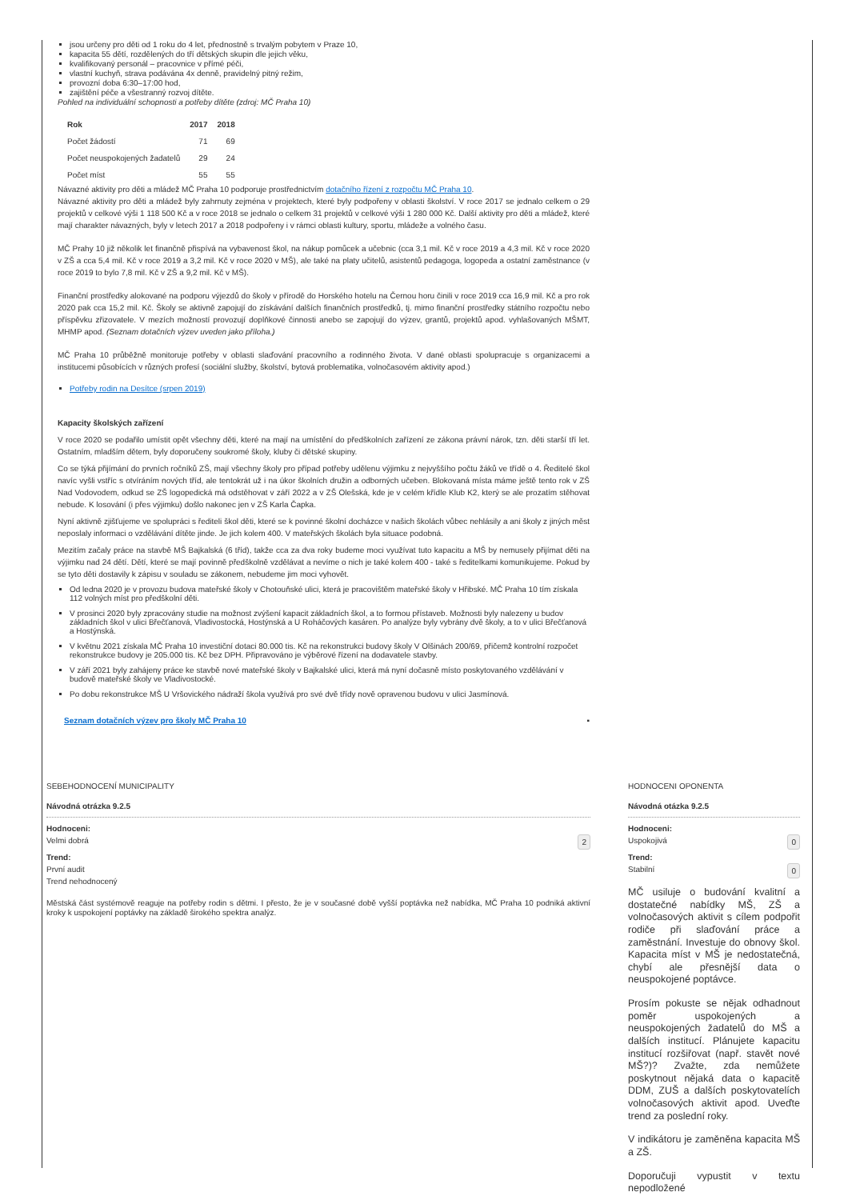jsou určeny pro děti od 1 roku do 4 let, přednostně s trvalým pobytem v Praze 10,
kapacita 55 dětí, rozdělených do tří dětských skupin dle jejich věku,
kvalifikovaný personál – pracovnice v přímé péči,
vlastní kuchyň, strava podávána 4x denně, pravidelný pitný režim,
provozní doba 6:30–17:00 hod,
zajištění péče a všestranný rozvoj dítěte.
Pohled na individuální schopnosti a potřeby dítěte (zdroj: MČ Praha 10)
| Rok | 2017 | 2018 |
| --- | --- | --- |
| Počet žádostí | 71 | 69 |
| Počet neuspokojených žadatelů | 29 | 24 |
| Počet míst | 55 | 55 |
Návazné aktivity pro děti a mládež MČ Praha 10 podporuje prostřednictvím dotačního řízení z rozpočtu MČ Praha 10.
Návazné aktivity pro děti a mládež byly zahrnuty zejména v projektech, které byly podpořeny v oblasti školství. V roce 2017 se jednalo celkem o 29 projektů v celkové výši 1 118 500 Kč a v roce 2018 se jednalo o celkem 31 projektů v celkové výši 1 280 000 Kč. Další aktivity pro děti a mládež, které mají charakter návazných, byly v letech 2017 a 2018 podpořeny i v rámci oblasti kultury, sportu, mládeže a volného času.
MČ Prahy 10 již několik let finančně přispívá na vybavenost škol, na nákup pomůcek a učebnic (cca 3,1 mil. Kč v roce 2019 a 4,3 mil. Kč v roce 2020 v ZŠ a cca 5,4 mil. Kč v roce 2019 a 3,2 mil. Kč v roce 2020 v MŠ), ale také na platy učitelů, asistentů pedagoga, logopeda a ostatní zaměstnance (v roce 2019 to bylo 7,8 mil. Kč v ZŠ a 9,2 mil. Kč v MŠ).
Finanční prostředky alokované na podporu výjezdů do školy v přírodě do Horského hotelu na Černou horu činili v roce 2019 cca 16,9 mil. Kč a pro rok 2020 pak cca 15,2 mil. Kč. Školy se aktivně zapojují do získávání dalších finančních prostředků, tj. mimo finanční prostředky státního rozpočtu nebo příspěvku zřizovatele. V mezích možností provozují doplňkové činnosti anebo se zapojují do výzev, grantů, projektů apod. vyhlašovaných MŠMT, MHMP apod. (Seznam dotačních výzev uveden jako příloha.)
MČ Praha 10 průběžně monitoruje potřeby v oblasti slaďování pracovního a rodinného života. V dané oblasti spolupracuje s organizacemi a institucemi působících v různých profesí (sociální služby, školství, bytová problematika, volnočasovém aktivity apod.)
Potřeby rodin na Desítce (srpen 2019)
Kapacity školských zařízení
V roce 2020 se podařilo umístit opět všechny děti, které na mají na umístění do předškolních zařízení ze zákona právní nárok, tzn. děti starší tří let. Ostatním, mladším dětem, byly doporučeny soukromé školy, kluby či dětské skupiny.
Co se týká přijímání do prvních ročníků ZŠ, mají všechny školy pro případ potřeby udělenu výjimku z nejvyššího počtu žáků ve třídě o 4. Ředitelé škol navíc vyšli vstříc s otvíráním nových tříd, ale tentokrát už i na úkor školních družin a odborných učeben. Blokovaná místa máme ještě tento rok v ZŠ Nad Vodovodem, odkud se ZŠ logopedická má odstěhovat v září 2022 a v ZŠ Olešská, kde je v celém křídle Klub K2, který se ale prozatím stěhovat nebude. K losování (i přes výjimku) došlo nakonec jen v ZŠ Karla Čapka.
Nyní aktivně zjišťujeme ve spolupráci s řediteli škol děti, které se k povinné školní docházce v našich školách vůbec nehlásily a ani školy z jiných měst neposlaly informaci o vzdělávání dítěte jinde. Je jich kolem 400. V mateřských školách byla situace podobná.
Mezitím začaly práce na stavbě MŠ Bajkalská (6 tříd), takže cca za dva roky budeme moci využívat tuto kapacitu a MŠ by nemusely přijímat děti na výjimku nad 24 dětí. Dětí, které se mají povinně předškolně vzdělávat a nevíme o nich je také kolem 400 - také s ředitelkami komunikujeme. Pokud by se tyto děti dostavily k zápisu v souladu se zákonem, nebudeme jim moci vyhovět.
Od ledna 2020 je v provozu budova mateřské školy v Chotouňské ulici, která je pracovištěm mateřské školy v Hřibské. MČ Praha 10 tím získala 112 volných míst pro předškolní děti.
V prosinci 2020 byly zpracovány studie na možnost zvýšení kapacit základních škol, a to formou přístaveb. Možnosti byly nalezeny u budov základních škol v ulici Břečťanová, Vladivostocká, Hostýnská a U Roháčových kasáren. Po analýze byly vybrány dvě školy, a to v ulici Břečťanová a Hostýnská.
V květnu 2021 získala MČ Praha 10 investiční dotaci 80.000 tis. Kč na rekonstrukci budovy školy V Olšinách 200/69, přičemž kontrolní rozpočet rekonstrukce budovy je 205.000 tis. Kč bez DPH. Připravováno je výběrové řízení na dodavatele stavby.
V září 2021 byly zahájeny práce ke stavbě nové mateřské školy v Bajkalské ulici, která má nyní dočasně místo poskytovaného vzdělávání v budově mateřské školy ve Vladivostocké.
Po dobu rekonstrukce MŠ U Vršovického nádraží škola využívá pro své dvě třídy nově opravenou budovu v ulici Jasmínová.
Seznam dotačních výzev pro školy MČ Praha 10 ▪
SEBEHODNOCENÍ MUNICIPALITY
Návodná otrázka 9.2.5
Hodnoceni:
Velmi dobrá 2
Trend:
První audit
Trend nehodnocený
Městská část systémově reaguje na potřeby rodin s dětmi. I přesto, že je v současné době vyšší poptávka než nabídka, MČ Praha 10 podniká aktivní kroky k uspokojení poptávky na základě širokého spektra analýz.
HODNOCENI OPONENTA
Návodná otázka 9.2.5
Hodnoceni:
Uspokojivá 0
Trend:
Stabilní 0
MČ usiluje o budování kvalitní a dostatečné nabídky MŠ, ZŠ a volnočasových aktivit s cílem podpořit rodiče při slaďování práce a zaměstnání. Investuje do obnovy škol. Kapacita míst v MŠ je nedostatečná, chybí ale přesnější data o neuspokojené poptávce.
Prosím pokuste se nějak odhadnout poměr uspokojených a neuspokojených žadatelů do MŠ a dalších institucí. Plánujete kapacitu institucí rozšiřovat (např. stavět nové MŠ?)? Zvažte, zda nemůžete poskytnout nějaká data o kapacitě DDM, ZUŠ a dalších poskytovatelích volnočasových aktivit apod. Uveďte trend za poslední roky.
V indikátoru je zaměněna kapacita MŠ a ZŠ.
Doporučuji vypustit v textu nepodložené